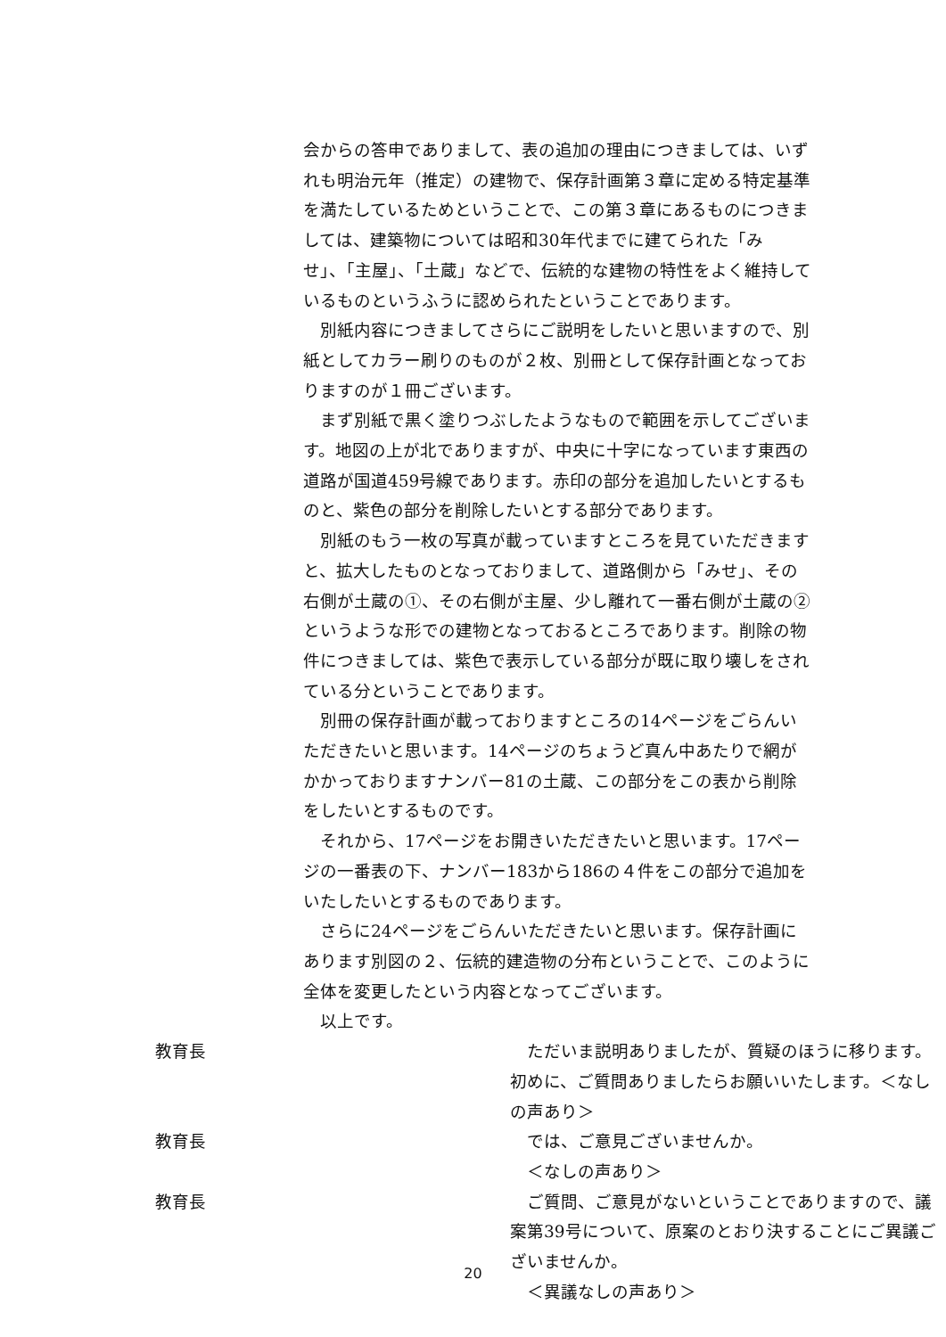会からの答申でありまして、表の追加の理由につきましては、いずれも明治元年（推定）の建物で、保存計画第３章に定める特定基準を満たしているためということで、この第３章にあるものにつきましては、建築物については昭和30年代までに建てられた「みせ」、「主屋」、「土蔵」などで、伝統的な建物の特性をよく維持しているものというふうに認められたということであります。
　別紙内容につきましてさらにご説明をしたいと思いますので、別紙としてカラー刷りのものが２枚、別冊として保存計画となっておりますのが１冊ございます。
　まず別紙で黒く塗りつぶしたようなもので範囲を示してございます。地図の上が北でありますが、中央に十字になっています東西の道路が国道459号線であります。赤印の部分を追加したいとするものと、紫色の部分を削除したいとする部分であります。
　別紙のもう一枚の写真が載っていますところを見ていただきますと、拡大したものとなっておりまして、道路側から「みせ」、その右側が土蔵の①、その右側が主屋、少し離れて一番右側が土蔵の②というような形での建物となっておるところであります。削除の物件につきましては、紫色で表示している部分が既に取り壊しをされている分ということであります。
　別冊の保存計画が載っておりますところの14ページをごらんいただきたいと思います。14ページのちょうど真ん中あたりで網がかかっておりますナンバー81の土蔵、この部分をこの表から削除をしたいとするものです。
　それから、17ページをお開きいただきたいと思います。17ページの一番表の下、ナンバー183から186の４件をこの部分で追加をいたしたいとするものであります。
　さらに24ページをごらんいただきたいと思います。保存計画にあります別図の２、伝統的建造物の分布ということで、このように全体を変更したという内容となってございます。
　以上です。
教育長 　ただいま説明ありましたが、質疑のほうに移ります。初めに、ご質問ありましたらお願いいたします。＜なしの声あり＞
教育長 　では、ご意見ございませんか。
　＜なしの声あり＞
教育長 　ご質問、ご意見がないということでありますので、議案第39号について、原案のとおり決することにご異議ございませんか。
　＜異議なしの声あり＞
20